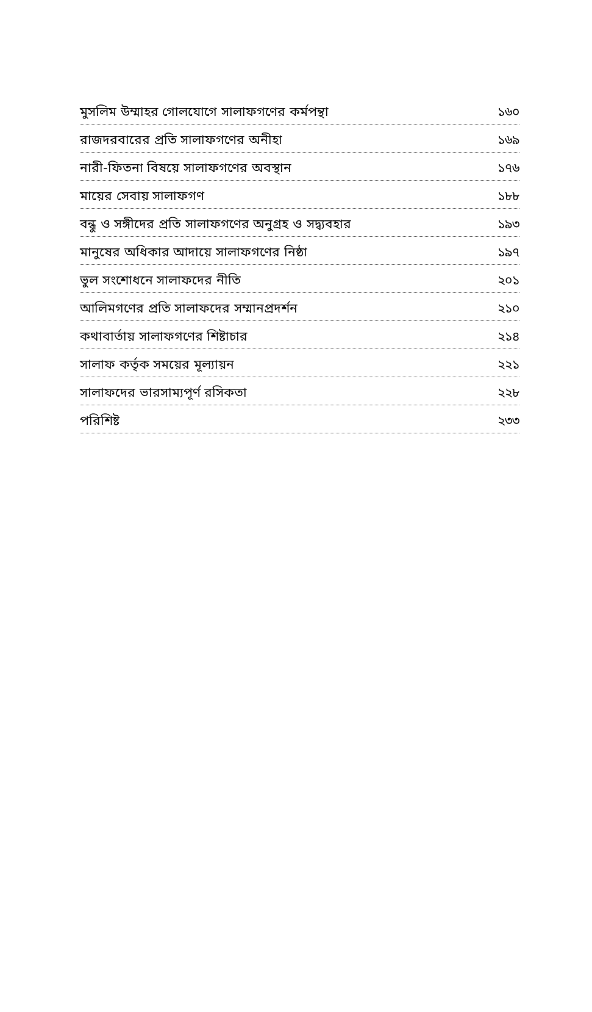মুসলিম উম্মাহর গোলযোগে সালাফগণের কর্মপন্থা ১৬০
রাজদরবারের প্রতি সালাফগণের অনীহা ১৬৯
নারী-ফিতনা বিষয়ে সালাফগণের অবস্থান ১৭৬
মায়ের সেবায় সালাফগণ ১৮৮
বন্ধু ও সঙ্গীদের প্রতি সালাফগণের অনুগ্রহ ও সদ্ব্যবহার ১৯৩
মানুষের অধিকার আদায়ে সালাফগণের নিষ্ঠা ১৯৭
ভুল সংশোধনে সালাফদের নীতি ২০১
আলিমগণের প্রতি সালাফদের সম্মানপ্রদর্শন ২১০
কথাবার্তায় সালাফগণের শিষ্টাচার ২১৪
সালাফ কর্তৃক সময়ের মূল্যায়ন ২২১
সালাফদের ভারসাম্যপূর্ণ রসিকতা ২২৮
পরিশিষ্ট ২৩৩